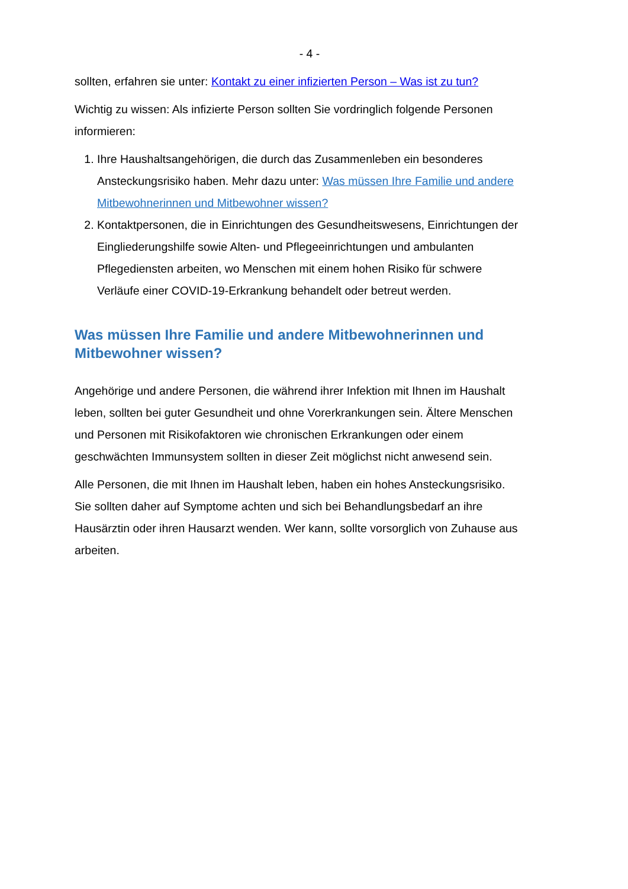- 4 -
sollten, erfahren sie unter: Kontakt zu einer infizierten Person – Was ist zu tun?
Wichtig zu wissen: Als infizierte Person sollten Sie vordringlich folgende Personen informieren:
1. Ihre Haushaltsangehörigen, die durch das Zusammenleben ein besonderes Ansteckungsrisiko haben. Mehr dazu unter: Was müssen Ihre Familie und andere Mitbewohnerinnen und Mitbewohner wissen?
2. Kontaktpersonen, die in Einrichtungen des Gesundheitswesens, Einrichtungen der Eingliederungshilfe sowie Alten- und Pflegeeinrichtungen und ambulanten Pflegediensten arbeiten, wo Menschen mit einem hohen Risiko für schwere Verläufe einer COVID-19-Erkrankung behandelt oder betreut werden.
Was müssen Ihre Familie und andere Mitbewohnerinnen und Mitbewohner wissen?
Angehörige und andere Personen, die während ihrer Infektion mit Ihnen im Haushalt leben, sollten bei guter Gesundheit und ohne Vorerkrankungen sein. Ältere Menschen und Personen mit Risikofaktoren wie chronischen Erkrankungen oder einem geschwächten Immunsystem sollten in dieser Zeit möglichst nicht anwesend sein.
Alle Personen, die mit Ihnen im Haushalt leben, haben ein hohes Ansteckungsrisiko. Sie sollten daher auf Symptome achten und sich bei Behandlungsbedarf an ihre Hausärztin oder ihren Hausarzt wenden. Wer kann, sollte vorsorglich von Zuhause aus arbeiten.